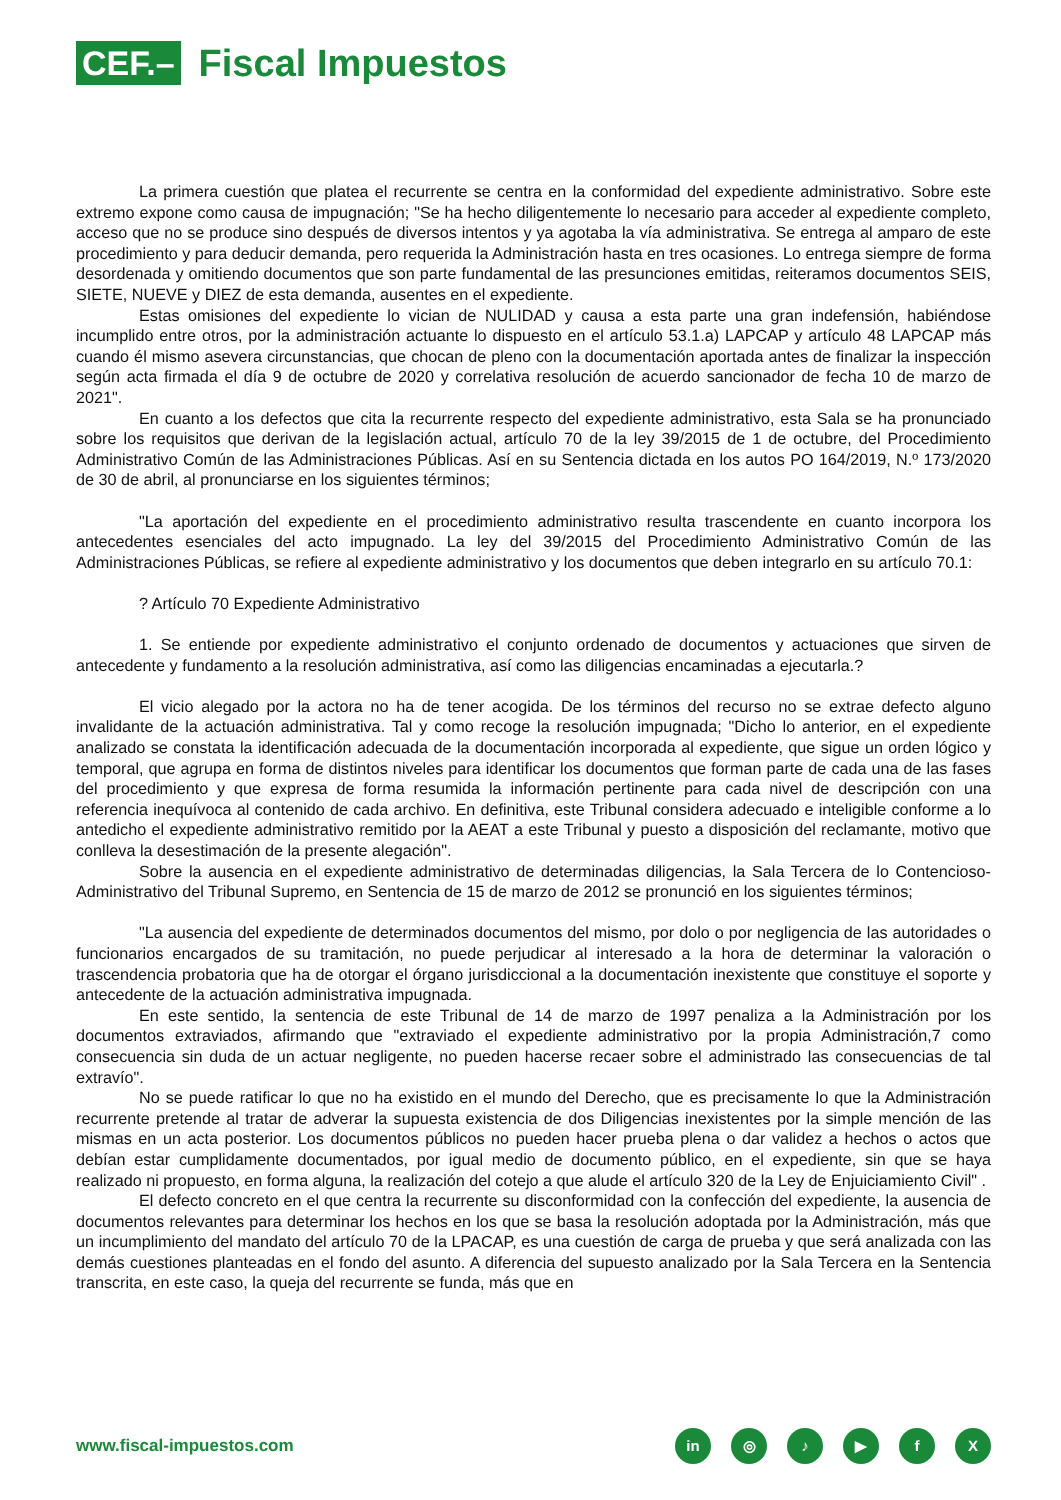CEF.– Fiscal Impuestos
La primera cuestión que platea el recurrente se centra en la conformidad del expediente administrativo. Sobre este extremo expone como causa de impugnación; "Se ha hecho diligentemente lo necesario para acceder al expediente completo, acceso que no se produce sino después de diversos intentos y ya agotaba la vía administrativa. Se entrega al amparo de este procedimiento y para deducir demanda, pero requerida la Administración hasta en tres ocasiones. Lo entrega siempre de forma desordenada y omitiendo documentos que son parte fundamental de las presunciones emitidas, reiteramos documentos SEIS, SIETE, NUEVE y DIEZ de esta demanda, ausentes en el expediente.
Estas omisiones del expediente lo vician de NULIDAD y causa a esta parte una gran indefensión, habiéndose incumplido entre otros, por la administración actuante lo dispuesto en el artículo 53.1.a) LAPCAP y artículo 48 LAPCAP más cuando él mismo asevera circunstancias, que chocan de pleno con la documentación aportada antes de finalizar la inspección según acta firmada el día 9 de octubre de 2020 y correlativa resolución de acuerdo sancionador de fecha 10 de marzo de 2021".
En cuanto a los defectos que cita la recurrente respecto del expediente administrativo, esta Sala se ha pronunciado sobre los requisitos que derivan de la legislación actual, artículo 70 de la ley 39/2015 de 1 de octubre, del Procedimiento Administrativo Común de las Administraciones Públicas. Así en su Sentencia dictada en los autos PO 164/2019, N.º 173/2020 de 30 de abril, al pronunciarse en los siguientes términos;
"La aportación del expediente en el procedimiento administrativo resulta trascendente en cuanto incorpora los antecedentes esenciales del acto impugnado. La ley del 39/2015 del Procedimiento Administrativo Común de las Administraciones Públicas, se refiere al expediente administrativo y los documentos que deben integrarlo en su artículo 70.1:
? Artículo 70 Expediente Administrativo
1. Se entiende por expediente administrativo el conjunto ordenado de documentos y actuaciones que sirven de antecedente y fundamento a la resolución administrativa, así como las diligencias encaminadas a ejecutarla.?
El vicio alegado por la actora no ha de tener acogida. De los términos del recurso no se extrae defecto alguno invalidante de la actuación administrativa. Tal y como recoge la resolución impugnada; "Dicho lo anterior, en el expediente analizado se constata la identificación adecuada de la documentación incorporada al expediente, que sigue un orden lógico y temporal, que agrupa en forma de distintos niveles para identificar los documentos que forman parte de cada una de las fases del procedimiento y que expresa de forma resumida la información pertinente para cada nivel de descripción con una referencia inequívoca al contenido de cada archivo. En definitiva, este Tribunal considera adecuado e inteligible conforme a lo antedicho el expediente administrativo remitido por la AEAT a este Tribunal y puesto a disposición del reclamante, motivo que conlleva la desestimación de la presente alegación".
Sobre la ausencia en el expediente administrativo de determinadas diligencias, la Sala Tercera de lo Contencioso-Administrativo del Tribunal Supremo, en Sentencia de 15 de marzo de 2012 se pronunció en los siguientes términos;
"La ausencia del expediente de determinados documentos del mismo, por dolo o por negligencia de las autoridades o funcionarios encargados de su tramitación, no puede perjudicar al interesado a la hora de determinar la valoración o trascendencia probatoria que ha de otorgar el órgano jurisdiccional a la documentación inexistente que constituye el soporte y antecedente de la actuación administrativa impugnada.
En este sentido, la sentencia de este Tribunal de 14 de marzo de 1997 penaliza a la Administración por los documentos extraviados, afirmando que "extraviado el expediente administrativo por la propia Administración,7 como consecuencia sin duda de un actuar negligente, no pueden hacerse recaer sobre el administrado las consecuencias de tal extravío".
No se puede ratificar lo que no ha existido en el mundo del Derecho, que es precisamente lo que la Administración recurrente pretende al tratar de adverar la supuesta existencia de dos Diligencias inexistentes por la simple mención de las mismas en un acta posterior. Los documentos públicos no pueden hacer prueba plena o dar validez a hechos o actos que debían estar cumplidamente documentados, por igual medio de documento público, en el expediente, sin que se haya realizado ni propuesto, en forma alguna, la realización del cotejo a que alude el artículo 320 de la Ley de Enjuiciamiento Civil" .
El defecto concreto en el que centra la recurrente su disconformidad con la confección del expediente, la ausencia de documentos relevantes para determinar los hechos en los que se basa la resolución adoptada por la Administración, más que un incumplimiento del mandato del artículo 70 de la LPACAP, es una cuestión de carga de prueba y que será analizada con las demás cuestiones planteadas en el fondo del asunto. A diferencia del supuesto analizado por la Sala Tercera en la Sentencia transcrita, en este caso, la queja del recurrente se funda, más que en
www.fiscal-impuestos.com in ◎ ♪ ▶ fX